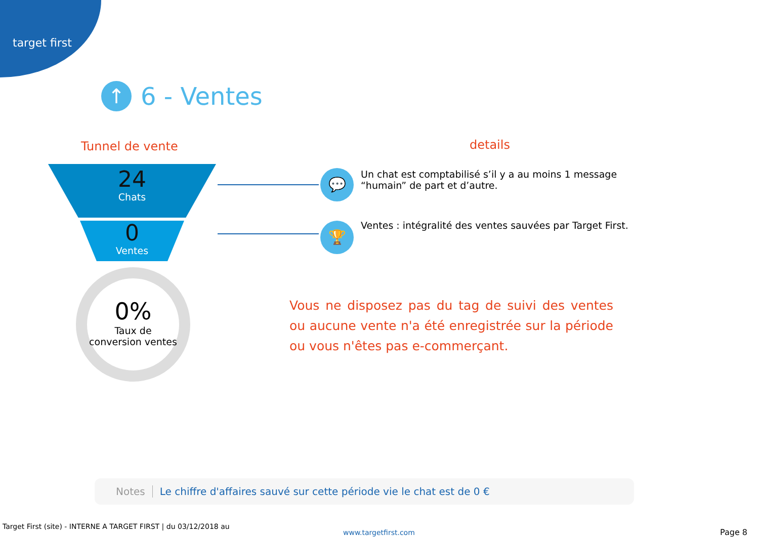target first
↑
6 - Ventes
Tunnel de vente details
24
Chats
0
Ventes
0%
Taux de conversion ventes
💬
🏆
Un chat est comptabilisé s’il y a au moins 1 message “humain” de part et d’autre.
Ventes : intégralité des ventes sauvées par Target First.
Vous ne disposez pas du tag de suivi des ventes ou aucune vente n'a été enregistrée sur la période ou vous n'êtes pas e-commerçant.
Notes Le chiffre d'affaires sauvé sur cette période vie le chat est de 0 €
Target First (site) - INTERNE A TARGET FIRST | du 03/12/2018 au
www.targetfirst.com Page 8